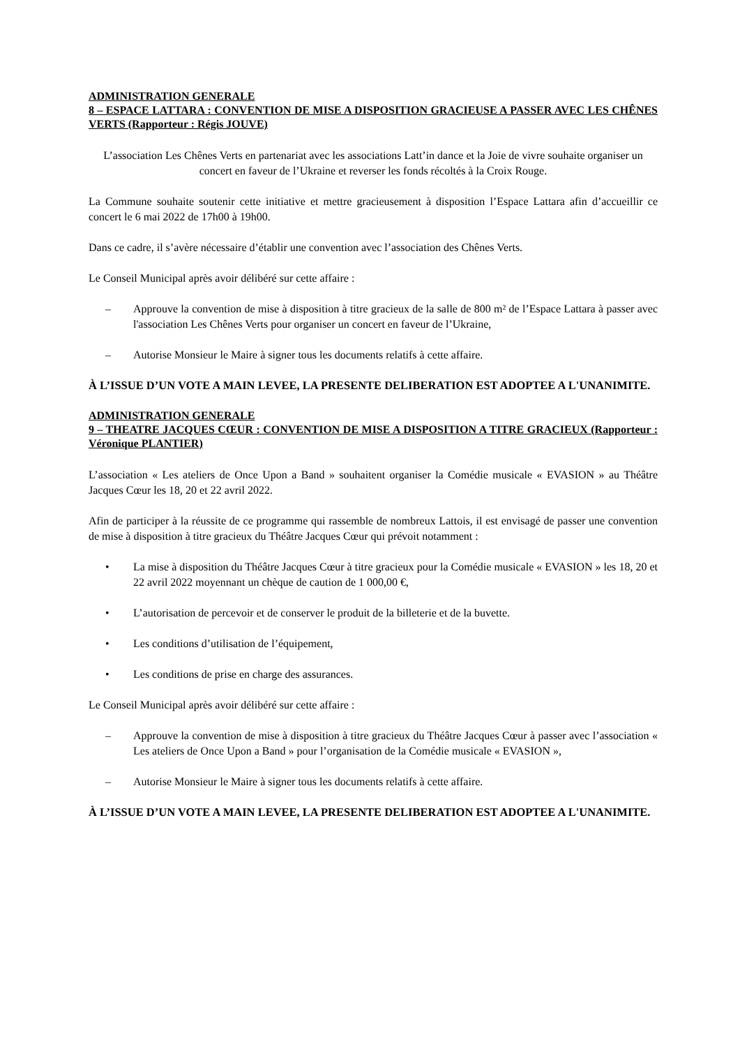ADMINISTRATION GENERALE
8 – ESPACE LATTARA : CONVENTION DE MISE A DISPOSITION GRACIEUSE A PASSER AVEC LES CHÊNES VERTS (Rapporteur : Régis JOUVE)
L’association Les Chênes Verts en partenariat avec les associations Latt’in dance et la Joie de vivre souhaite organiser un concert en faveur de l’Ukraine et reverser les fonds récoltés à la Croix Rouge.
La Commune souhaite soutenir cette initiative et mettre gracieusement à disposition l’Espace Lattara afin d’accueillir ce concert le 6 mai 2022 de 17h00 à 19h00.
Dans ce cadre, il s’avère nécessaire d’établir une convention avec l’association des Chênes Verts.
Le Conseil Municipal après avoir délibéré sur cette affaire :
– Approuve la convention de mise à disposition à titre gracieux de la salle de 800 m² de l’Espace Lattara à passer avec l'association Les Chênes Verts pour organiser un concert en faveur de l’Ukraine,
– Autorise Monsieur le Maire à signer tous les documents relatifs à cette affaire.
À L’ISSUE D’UN VOTE A MAIN LEVEE, LA PRESENTE DELIBERATION EST ADOPTEE A L'UNANIMITE.
ADMINISTRATION GENERALE
9 – THEATRE JACQUES CŒUR : CONVENTION DE MISE A DISPOSITION A TITRE GRACIEUX (Rapporteur : Véronique PLANTIER)
L’association « Les ateliers de Once Upon a Band » souhaitent organiser la Comédie musicale « EVASION » au Théâtre Jacques Cœur les 18, 20 et 22 avril 2022.
Afin de participer à la réussite de ce programme qui rassemble de nombreux Lattois, il est envisagé de passer une convention de mise à disposition à titre gracieux du Théâtre Jacques Cœur qui prévoit notamment :
• La mise à disposition du Théâtre Jacques Cœur à titre gracieux pour la Comédie musicale « EVASION » les 18, 20 et 22 avril 2022 moyennant un chèque de caution de 1 000,00 €,
• L’autorisation de percevoir et de conserver le produit de la billeterie et de la buvette.
• Les conditions d’utilisation de l’équipement,
• Les conditions de prise en charge des assurances.
Le Conseil Municipal après avoir délibéré sur cette affaire :
– Approuve la convention de mise à disposition à titre gracieux du Théâtre Jacques Cœur à passer avec l’association « Les ateliers de Once Upon a Band » pour l’organisation de la Comédie musicale « EVASION »,
– Autorise Monsieur le Maire à signer tous les documents relatifs à cette affaire.
À L’ISSUE D’UN VOTE A MAIN LEVEE, LA PRESENTE DELIBERATION EST ADOPTEE A L'UNANIMITE.